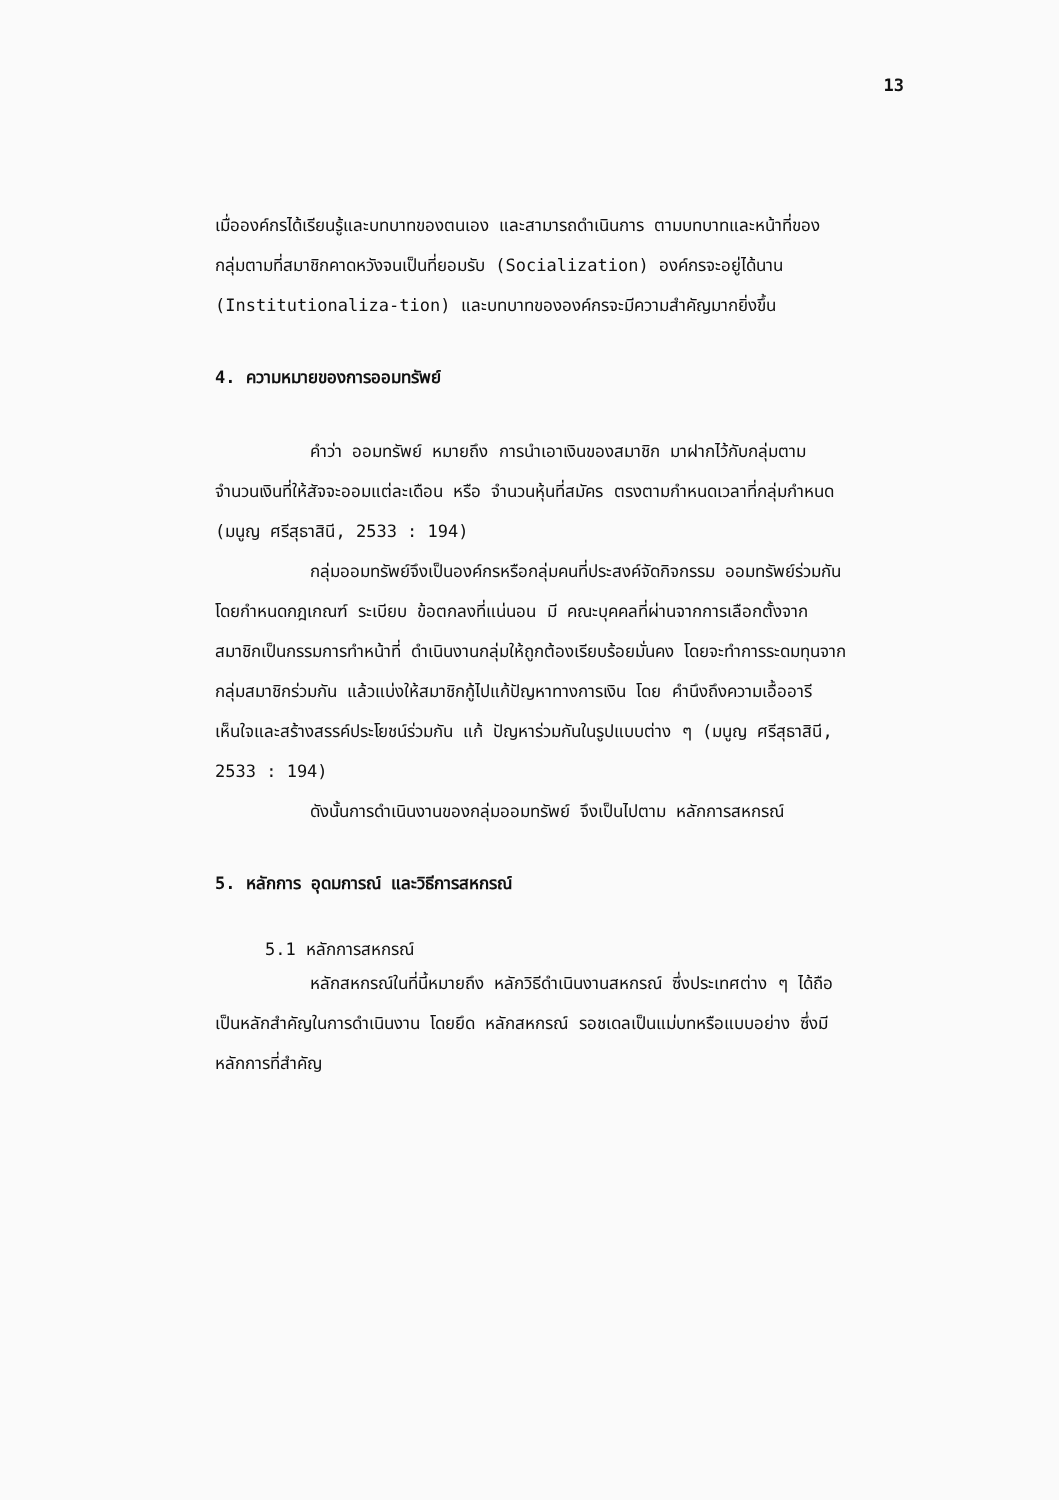13
เมื่อองค์กรได้เรียนรู้และบทบาทของตนเอง และสามารถดำเนินการ ตามบทบาทและหน้าที่ของกลุ่มตามที่สมาชิกคาดหวังจนเป็นที่ยอมรับ (Socialization) องค์กรจะอยู่ได้นาน (Institutionaliza-tion) และบทบาทขององค์กรจะมีความสำคัญมากยิ่งขึ้น
4. ความหมายของการออมทรัพย์
คำว่า ออมทรัพย์ หมายถึง การนำเอาเงินของสมาชิก มาฝากไว้กับกลุ่มตามจำนวนเงินที่ให้สัจจะออมแต่ละเดือน หรือ จำนวนหุ้นที่สมัคร ตรงตามกำหนดเวลาที่กลุ่มกำหนด
(มนูญ ศรีสุธาสินี, 2533 : 194)
กลุ่มออมทรัพย์จึงเป็นองค์กรหรือกลุ่มคนที่ประสงค์จัดกิจกรรม ออมทรัพย์ร่วมกัน โดยกำหนดกฎเกณฑ์ ระเบียบ ข้อตกลงที่แน่นอน มี คณะบุคคลที่ผ่านจากการเลือกตั้งจากสมาชิกเป็นกรรมการทำหน้าที่ ดำเนินงานกลุ่มให้ถูกต้องเรียบร้อยมั่นคง โดยจะทำการระดมทุนจาก กลุ่มสมาชิกร่วมกัน แล้วแบ่งให้สมาชิกกู้ไปแก้ปัญหาทางการเงิน โดย คำนึงถึงความเอื้ออารี เห็นใจและสร้างสรรค์ประโยชน์ร่วมกัน แก้ ปัญหาร่วมกันในรูปแบบต่าง ๆ (มนูญ ศรีสุธาสินี, 2533 : 194)
ดังนั้นการดำเนินงานของกลุ่มออมทรัพย์ จึงเป็นไปตาม หลักการสหกรณ์
5. หลักการ อุดมการณ์ และวิธีการสหกรณ์
5.1 หลักการสหกรณ์
หลักสหกรณ์ในที่นี้หมายถึง หลักวิธีดำเนินงานสหกรณ์ ซึ่งประเทศต่าง ๆ ได้ถือเป็นหลักสำคัญในการดำเนินงาน โดยยึด หลักสหกรณ์ รอชเดลเป็นแม่บทหรือแบบอย่าง ซึ่งมีหลักการที่สำคัญ